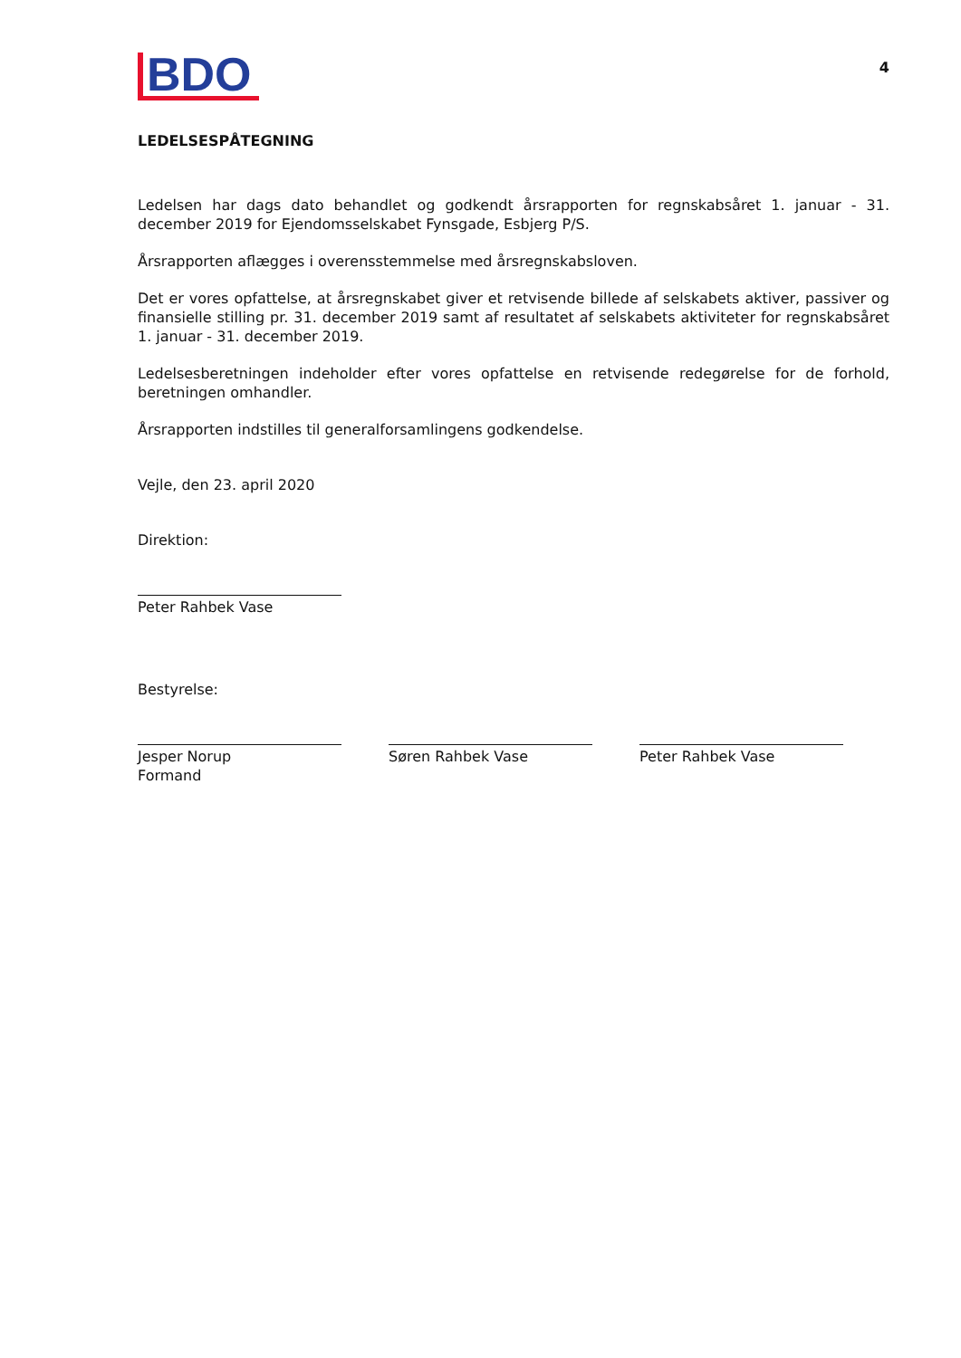BDO
4
LEDELSESPÅTEGNING
Ledelsen har dags dato behandlet og godkendt årsrapporten for regnskabsåret 1. januar - 31. december 2019 for Ejendomsselskabet Fynsgade, Esbjerg P/S.
Årsrapporten aflægges i overensstemmelse med årsregnskabsloven.
Det er vores opfattelse, at årsregnskabet giver et retvisende billede af selskabets aktiver, passiver og finansielle stilling pr. 31. december 2019 samt af resultatet af selskabets aktiviteter for regnskabsåret 1. januar - 31. december 2019.
Ledelsesberetningen indeholder efter vores opfattelse en retvisende redegørelse for de forhold, beretningen omhandler.
Årsrapporten indstilles til generalforsamlingens godkendelse.
Vejle, den 23. april 2020
Direktion:
Peter Rahbek Vase
Bestyrelse:
Jesper Norup
Formand
Søren Rahbek Vase Peter Rahbek Vase